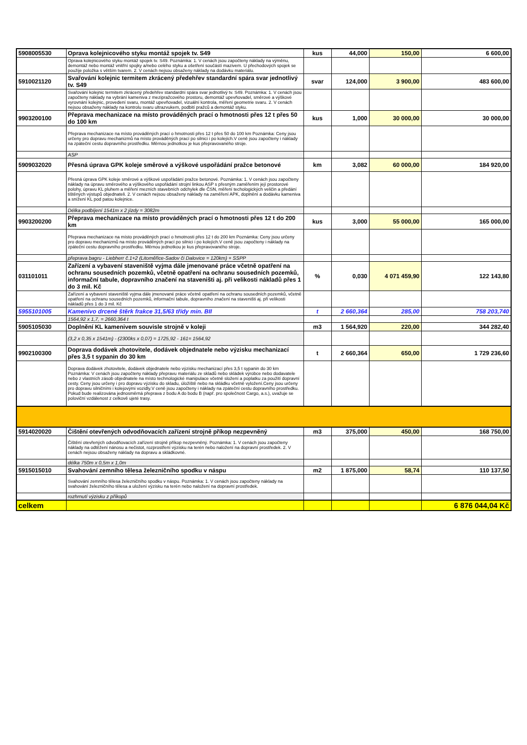| 5908005530 | Oprava kolejnicového styku montáž spojek tv. S49 | kus | 44,000 | 150,00 | 6 600,00 |
| | Oprava kolejnicového styku montáž spojek tv. S49. Poznámka: 1. V cenách jsou započteny náklady na výměnu, demontáž nebo montáž vnitřní spojky a/nebo celého styku a ošetření součástí mazivem. U přechodových spojek se použije položka s větším tvarem. 2. V cenách nejsou obsaženy náklady na dodávku materiálu. | | | | |
| 5910021120 | Svařování kolejnic termitem zkrácený předehřev standardní spára svar jednotlivý tv. S49 | svar | 124,000 | 3 900,00 | 483 600,00 |
| | Svařování kolejnic termitem zkrácený předehřev standardní spára svar jednotlivý tv. S49. Poznámka: 1. V cenách jsou započteny náklady na vybrání kameniva z mezipražcového prostoru, demontáž upevňovadel, směrové a výškové vyrovnání kolejnic, provedení svaru, montáž upevňovadel, vizuální kontrola, měření geometrie svaru. 2. V cenách nejsou obsaženy náklady na kontrolu svaru ultrazvukem, podbití pražců a demontáž styku. | | | | |
| 9903200100 | Přeprava mechanizace na místo prováděných prací o hmotnosti přes 12 t přes 50 do 100 km | kus | 1,000 | 30 000,00 | 30 000,00 |
| | Přeprava mechanizace na místo prováděných prací o hmotnosti přes 12 t přes 50 do 100 km Poznámka: Ceny jsou určeny pro dopravu mechanizmů na místo prováděných prací po silnici i po kolejích.V ceně jsou započteny i náklady na zpáteční cestu dopravního prostředku. Měrnou jednotkou je kus přepravovaného stroje. | | | | |
| | ASP | | | | |
| 5909032020 | Přesná úprava GPK koleje směrové a výškové uspořádání pražce betonové | km | 3,082 | 60 000,00 | 184 920,00 |
| | Přesná úprava GPK koleje směrové a výškové uspořádání pražce betonové. Poznámka: 1. V cenách jsou započteny náklady na úpravu směrového a výškového uspořádání strojní linkou ASP s přesným zaměřením její prostorové polohy, úpravu KL pluhem a měření mezních stavebních odchylek dle ČSN, měření techologických veličin a předání tištěných výstupů objednateli. 2. V cenách nejsou obsaženy náklady na zaměření APK, doplnění a dodávku kameniva a snížení KL pod patou kolejnice. | | | | |
| | Délka podbíjení 1541m x 2 jízdy = 3082m | | | | |
| 9903200200 | Přeprava mechanizace na místo prováděných prací o hmotnosti přes 12 t do 200 km | kus | 3,000 | 55 000,00 | 165 000,00 |
| | Přeprava mechanizace na místo prováděných prací o hmotnosti přes 12 t do 200 km Poznámka: Ceny jsou určeny pro dopravu mechanizmů na místo prováděných prací po silnici i po kolejích.V ceně jsou započteny i náklady na zpáteční cestu dopravního prostředku. Měrnou jednotkou je kus přepravovaného stroje. | | | | |
| | přeprava bagru - Liebherr č.1+2 (Litoměřice-Sadov či Dalovice = 120km) + SSPP | | | | |
| 031101011 | Zařízení a vybavení staveniště vyjma dále jmenované práce včetně opatření na ochranu sousedních pozemků, včetně opatření na ochranu sousedních pozemků, informační tabule, dopravního značení na staveništi aj. při velikosti nákladů přes 1 do 3 mil. Kč | % | 0,030 | 4 071 459,90 | 122 143,80 |
| | Zařízení a vybavení staveniště vyjma dále jmenované práce včetně opatření na ochranu sousedních pozemků, včetně opatření na ochranu sousedních pozemků, informační tabule, dopravního značení na staveništi aj. při velikosti nákladů přes 1 do 3 mil. Kč | | | | |
| 5955101005 | Kamenivo drcené štěrk frakce 31,5/63 třídy min. BII | t | 2 660,364 | 285,00 | 758 203,740 |
| | 1564,92 x 1,7, = 2660,364 t | | | | |
| 5905105030 | Doplnění KL kamenivem souvisle strojně v koleji | m3 | 1 564,920 | 220,00 | 344 282,40 |
| | (3,2 x 0,35 x 1541m) - (2300ks x 0,07) = 1725,92 - 161= 1564,92 | | | | |
| 9902100300 | Doprava dodávek zhotovitele, dodávek objednatele nebo výzisku mechanizací přes 3,5 t sypanin do 30 km | t | 2 660,364 | 650,00 | 1 729 236,60 |
| | Doprava dodávek zhotovitele, dodávek objednatele nebo výzisku mechanizací přes 3,5 t sypanin do 30 km Poznámka: V cenách jsou započteny náklady přepravu materiálu ze skladů nebo skládek výrobce nebo dodavatele nebo z vlastních zásob objednatele na místo technologické manipulace včetně složení a poplatku za použití dopravní cesty. Ceny jsou určeny i pro dopravu výzisku do skladu, úložiště nebo na skládku včetně vyložení.Ceny jsou určeny pro dopravu silničními i kolejovými vozidly.V ceně jsou započteny i náklady na zpáteční cestu dopravního prostředku. Pokud bude realizována jednosměrná přeprava z bodu A do bodu B (např. pro společnost Cargo, a.s.), uvažuje se poloviční vzdálenost z celkově ujeté trasy. | | | | |
| 5914020020 | Čištění otevřených odvodňovacích zařízení strojně příkop nezpevněný | m3 | 375,000 | 450,00 | 168 750,00 |
| | Čištění otevřených odvodňovacích zařízení strojně příkop nezpevněný. Poznámka: 1. V cenách jsou započteny náklady na odtěžení nánosu a nečistot, rozprostření výzisku na terén nebo naložení na dopravní prostředek. 2. V cenách nejsou obsaženy náklady na dopravu a skládkovné. | | | | |
| | délka 750m x 0,5m x 1,0m | | | | |
| 5915015010 | Svahování zemního tělesa železničního spodku v náspu | m2 | 1 875,000 | 58,74 | 110 137,50 |
| | Svahování zemního tělesa železničního spodku v náspu. Poznámka: 1. V cenách jsou započteny náklady na svahování železničního tělesa a uložení výzisku na terén nebo naložení na dopravní prostředek. | | | | |
| | rozhrnutí výzisku z příkopů | | | | |
| celkem | | | | | 6 876 044,04 Kč |